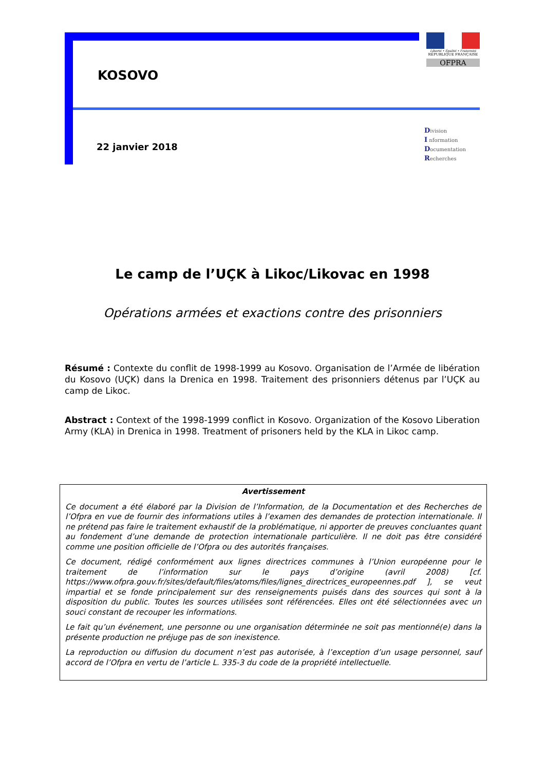KOSOVO
Liberté • Égalité • Fraternité
RÉPUBLIQUE FRANÇAISE
OFPRA
22 janvier 2018
Division
I nformation
Documentation
Recherches
Le camp de l’UÇK à Likoc/Likovac en 1998
Opérations armées et exactions contre des prisonniers
Résumé : Contexte du conflit de 1998-1999 au Kosovo. Organisation de l’Armée de libération du Kosovo (UÇK) dans la Drenica en 1998. Traitement des prisonniers détenus par l’UÇK au camp de Likoc.
Abstract : Context of the 1998-1999 conflict in Kosovo. Organization of the Kosovo Liberation Army (KLA) in Drenica in 1998. Treatment of prisoners held by the KLA in Likoc camp.
Avertissement
Ce document a été élaboré par la Division de l’Information, de la Documentation et des Recherches de l’Ofpra en vue de fournir des informations utiles à l’examen des demandes de protection internationale. Il ne prétend pas faire le traitement exhaustif de la problématique, ni apporter de preuves concluantes quant au fondement d’une demande de protection internationale particulière. Il ne doit pas être considéré comme une position officielle de l’Ofpra ou des autorités françaises.
Ce document, rédigé conformément aux lignes directrices communes à l’Union européenne pour le traitement de l’information sur le pays d’origine (avril 2008) [cf. https://www.ofpra.gouv.fr/sites/default/files/atoms/files/lignes_directrices_europeennes.pdf ], se veut impartial et se fonde principalement sur des renseignements puisés dans des sources qui sont à la disposition du public. Toutes les sources utilisées sont référencées. Elles ont été sélectionnées avec un souci constant de recouper les informations.
Le fait qu’un événement, une personne ou une organisation déterminée ne soit pas mentionné(e) dans la présente production ne préjuge pas de son inexistence.
La reproduction ou diffusion du document n’est pas autorisée, à l’exception d’un usage personnel, sauf accord de l’Ofpra en vertu de l’article L. 335-3 du code de la propriété intellectuelle.